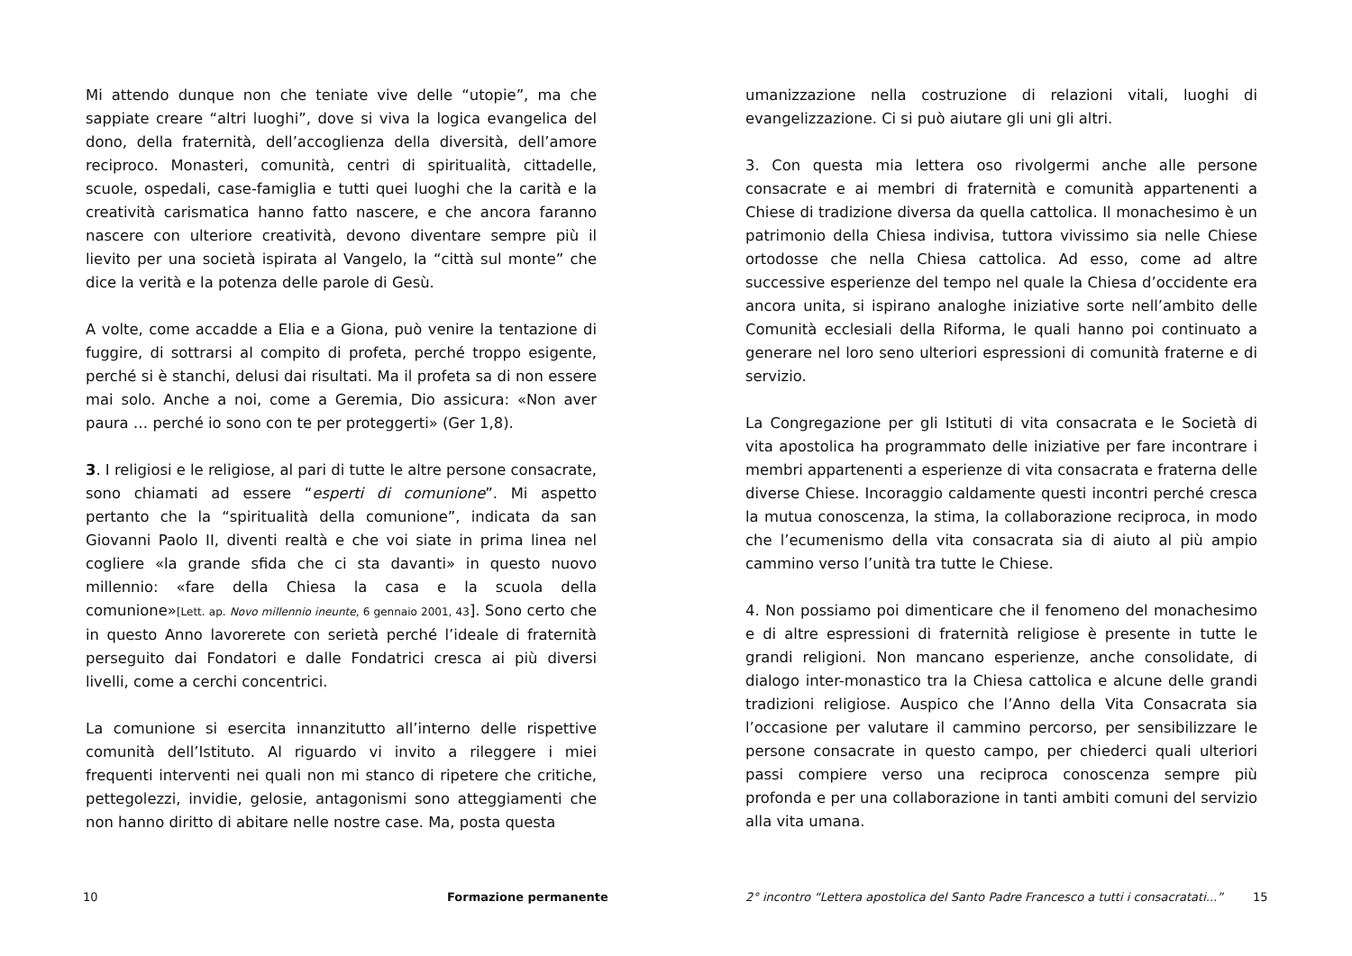Mi attendo dunque non che teniate vive delle “utopie”, ma che sappiate creare “altri luoghi”, dove si viva la logica evangelica del dono, della fraternità, dell’accoglienza della diversità, dell’amore reciproco. Monasteri, comunità, centri di spiritualità, cittadelle, scuole, ospedali, case-famiglia e tutti quei luoghi che la carità e la creatività carismatica hanno fatto nascere, e che ancora faranno nascere con ulteriore creatività, devono diventare sempre più il lievito per una società ispirata al Vangelo, la “città sul monte” che dice la verità e la potenza delle parole di Gesù.
A volte, come accadde a Elia e a Giona, può venire la tentazione di fuggire, di sottrarsi al compito di profeta, perché troppo esigente, perché si è stanchi, delusi dai risultati. Ma il profeta sa di non essere mai solo. Anche a noi, come a Geremia, Dio assicura: «Non aver paura … perché io sono con te per proteggerti» (Ger 1,8).
3. I religiosi e le religiose, al pari di tutte le altre persone consacrate, sono chiamati ad essere “esperti di comunione”. Mi aspetto pertanto che la “spiritualità della comunione”, indicata da san Giovanni Paolo II, diventi realtà e che voi siate in prima linea nel cogliere «la grande sfida che ci sta davanti» in questo nuovo millennio: «fare della Chiesa la casa e la scuola della comunione»[Lett. ap. Novo millennio ineunte, 6 gennaio 2001, 43]. Sono certo che in questo Anno lavorerete con serietà perché l’ideale di fraternità perseguito dai Fondatori e dalle Fondatrici cresca ai più diversi livelli, come a cerchi concentrici.
La comunione si esercita innanzitutto all’interno delle rispettive comunità dell’Istituto. Al riguardo vi invito a rileggere i miei frequenti interventi nei quali non mi stanco di ripetere che critiche, pettegolezzi, invidie, gelosie, antagonismi sono atteggiamenti che non hanno diritto di abitare nelle nostre case. Ma, posta questa
10 Formazione permanente
umanizzazione nella costruzione di relazioni vitali, luoghi di evangelizzazione. Ci si può aiutare gli uni gli altri.
3. Con questa mia lettera oso rivolgermi anche alle persone consacrate e ai membri di fraternità e comunità appartenenti a Chiese di tradizione diversa da quella cattolica. Il monachesimo è un patrimonio della Chiesa indivisa, tuttora vivissimo sia nelle Chiese ortodosse che nella Chiesa cattolica. Ad esso, come ad altre successive esperienze del tempo nel quale la Chiesa d’occidente era ancora unita, si ispirano analoghe iniziative sorte nell’ambito delle Comunità ecclesiali della Riforma, le quali hanno poi continuato a generare nel loro seno ulteriori espressioni di comunità fraterne e di servizio.
La Congregazione per gli Istituti di vita consacrata e le Società di vita apostolica ha programmato delle iniziative per fare incontrare i membri appartenenti a esperienze di vita consacrata e fraterna delle diverse Chiese. Incoraggio caldamente questi incontri perché cresca la mutua conoscenza, la stima, la collaborazione reciproca, in modo che l’ecumenismo della vita consacrata sia di aiuto al più ampio cammino verso l’unità tra tutte le Chiese.
4. Non possiamo poi dimenticare che il fenomeno del monachesimo e di altre espressioni di fraternità religiose è presente in tutte le grandi religioni. Non mancano esperienze, anche consolidate, di dialogo inter-monastico tra la Chiesa cattolica e alcune delle grandi tradizioni religiose. Auspico che l’Anno della Vita Consacrata sia l’occasione per valutare il cammino percorso, per sensibilizzare le persone consacrate in questo campo, per chiederci quali ulteriori passi compiere verso una reciproca conoscenza sempre più profonda e per una collaborazione in tanti ambiti comuni del servizio alla vita umana.
2° incontro “Lettera apostolica del Santo Padre Francesco a tutti i consacratati...”
15